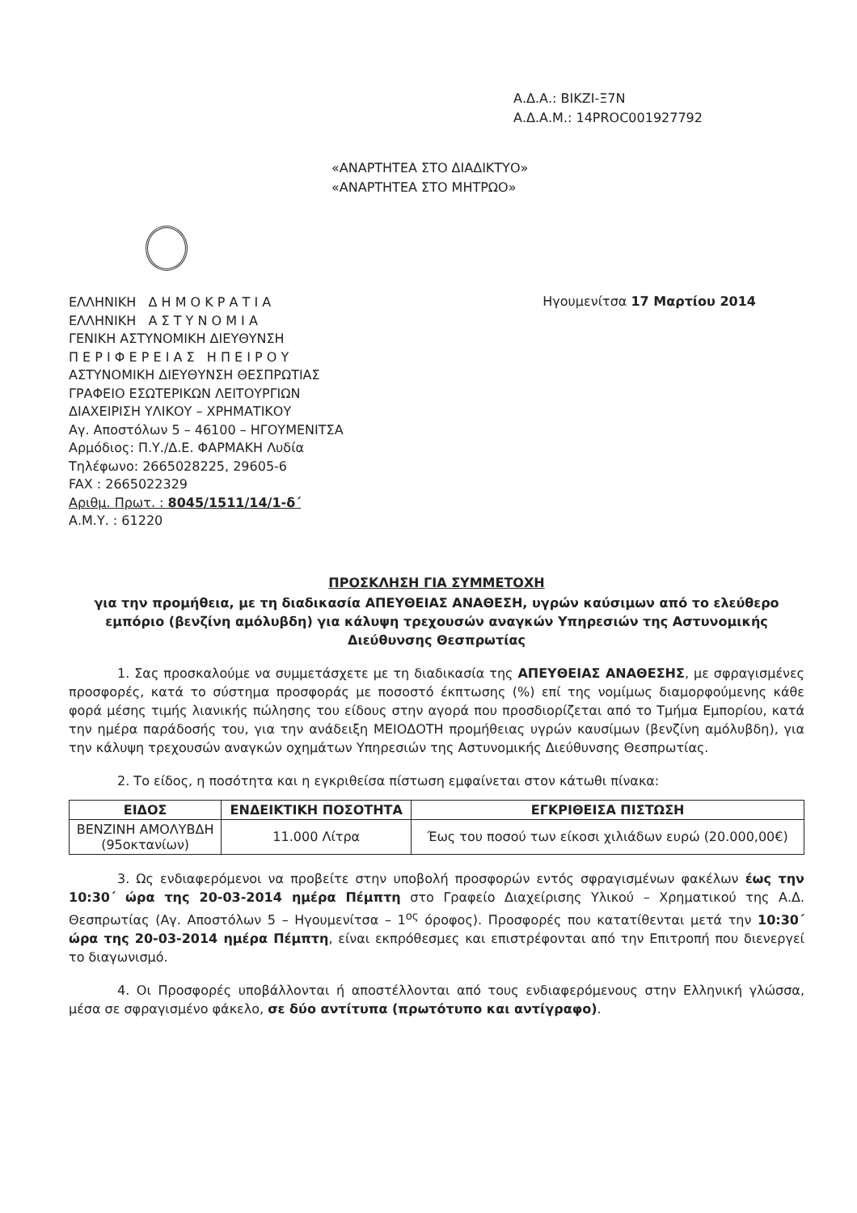Α.Δ.Α.: ΒΙΚΖΙ-Ξ7Ν
Α.Δ.Α.Μ.: 14PROC001927792
«ΑΝΑΡΤΗΤΕΑ ΣΤΟ ΔΙΑΔΙΚΤΥΟ»
«ΑΝΑΡΤΗΤΕΑ ΣΤΟ ΜΗΤΡΩΟ»
ΕΛΛΗΝΙΚΗ Δ Η Μ Ο Κ Ρ Α Τ Ι Α
ΕΛΛΗΝΙΚΗ Α Σ Τ Υ Ν Ο Μ Ι Α
ΓΕΝΙΚΗ ΑΣΤΥΝΟΜΙΚΗ ΔΙΕΥΘΥΝΣΗ
Π Ε Ρ Ι Φ Ε Ρ Ε Ι Α Σ Η Π Ε Ι Ρ Ο Υ
ΑΣΤΥΝΟΜΙΚΗ ΔΙΕΥΘΥΝΣΗ ΘΕΣΠΡΩΤΙΑΣ
ΓΡΑΦΕΙΟ ΕΣΩΤΕΡΙΚΩΝ ΛΕΙΤΟΥΡΓΙΩΝ
ΔΙΑΧΕΙΡΙΣΗ ΥΛΙΚΟΥ – ΧΡΗΜΑΤΙΚΟΥ
Αγ. Αποστόλων 5 – 46100 – ΗΓΟΥΜΕΝΙΤΣΑ
Αρμόδιος: Π.Υ./Δ.Ε. ΦΑΡΜΑΚΗ Λυδία
Τηλέφωνο: 2665028225, 29605-6
FAX : 2665022329
Αριθμ. Πρωτ. : 8045/1511/14/1-δ΄
Α.Μ.Υ. : 61220
Ηγουμενίτσα 17 Μαρτίου 2014
ΠΡΟΣΚΛΗΣΗ ΓΙΑ ΣΥΜΜΕΤΟΧΗ
για την προμήθεια, με τη διαδικασία ΑΠΕΥΘΕΙΑΣ ΑΝΑΘΕΣΗ, υγρών καύσιμων από το ελεύθερο εμπόριο (βενζίνη αμόλυβδη) για κάλυψη τρεχουσών αναγκών Υπηρεσιών της Αστυνομικής Διεύθυνσης Θεσπρωτίας
1. Σας προσκαλούμε να συμμετάσχετε με τη διαδικασία της ΑΠΕΥΘΕΙΑΣ ΑΝΑΘΕΣΗΣ, με σφραγισμένες προσφορές, κατά το σύστημα προσφοράς με ποσοστό έκπτωσης (%) επί της νομίμως διαμορφούμενης κάθε φορά μέσης τιμής λιανικής πώλησης του είδους στην αγορά που προσδιορίζεται από το Τμήμα Εμπορίου, κατά την ημέρα παράδοσής του, για την ανάδειξη ΜΕΙΟΔΟΤΗ προμήθειας υγρών καυσίμων (βενζίνη αμόλυβδη), για την κάλυψη τρεχουσών αναγκών οχημάτων Υπηρεσιών της Αστυνομικής Διεύθυνσης Θεσπρωτίας.
2. Το είδος, η ποσότητα και η εγκριθείσα πίστωση εμφαίνεται στον κάτωθι πίνακα:
| ΕΙΔΟΣ | ΕΝΔΕΙΚΤΙΚΗ ΠΟΣΟΤΗΤΑ | ΕΓΚΡΙΘΕΙΣΑ ΠΙΣΤΩΣΗ |
| --- | --- | --- |
| ΒΕΝΖΙΝΗ ΑΜΟΛΥΒΔΗ (95οκτανίων) | 11.000 Λίτρα | Έως του ποσού των είκοσι χιλιάδων ευρώ (20.000,00€) |
3. Ως ενδιαφερόμενοι να προβείτε στην υποβολή προσφορών εντός σφραγισμένων φακέλων έως την 10:30΄ ώρα της 20-03-2014 ημέρα Πέμπτη στο Γραφείο Διαχείρισης Υλικού – Χρηματικού της Α.Δ. Θεσπρωτίας (Αγ. Αποστόλων 5 – Ηγουμενίτσα – 1<sup>ος</sup> όροφος). Προσφορές που κατατίθενται μετά την 10:30΄ ώρα της 20-03-2014 ημέρα Πέμπτη, είναι εκπρόθεσμες και επιστρέφονται από την Επιτροπή που διενεργεί το διαγωνισμό.
4. Οι Προσφορές υποβάλλονται ή αποστέλλονται από τους ενδιαφερόμενους στην Ελληνική γλώσσα, μέσα σε σφραγισμένο φάκελο, σε δύο αντίτυπα (πρωτότυπο και αντίγραφο).